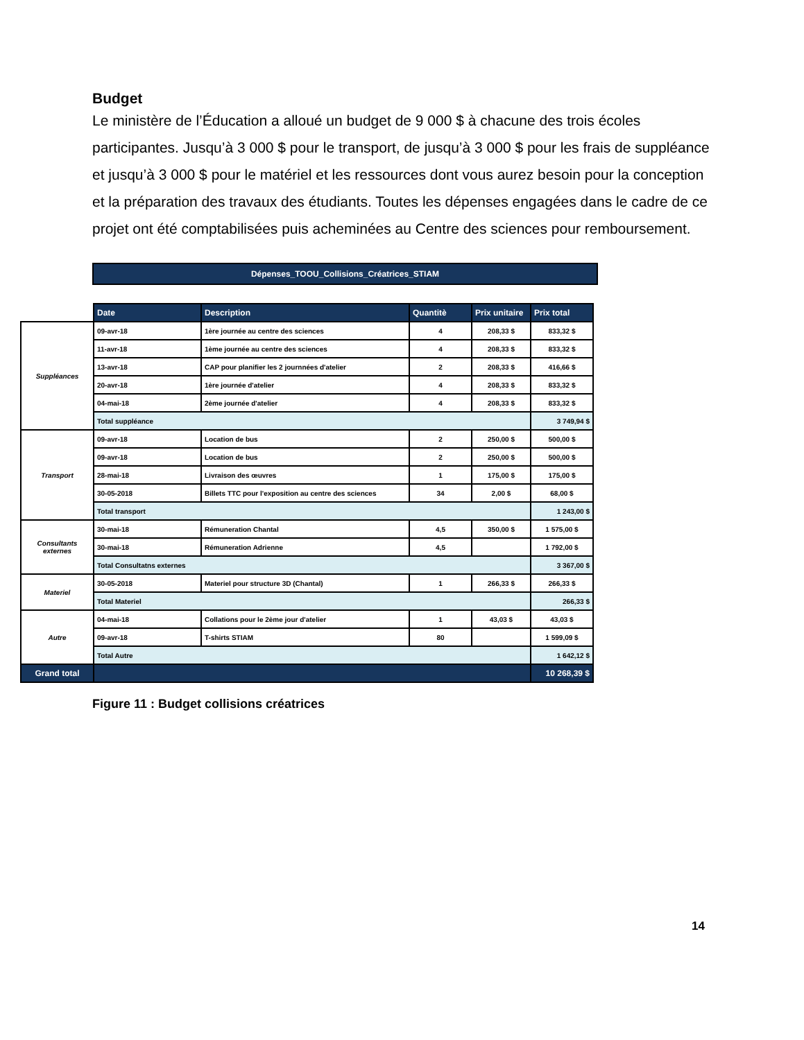Budget
Le ministère de l’Éducation a alloué un budget de 9 000 $ à chacune des trois écoles participantes. Jusqu’à 3 000 $ pour le transport, de jusqu’à 3 000 $ pour les frais de suppléance et jusqu’à 3 000 $ pour le matériel et les ressources dont vous aurez besoin pour la conception et la préparation des travaux des étudiants. Toutes les dépenses engagées dans le cadre de ce projet ont été comptabilisées puis acheminées au Centre des sciences pour remboursement.
Dépenses_TOOU_Collisions_Créatrices_STIAM
| | Date | Description | Quantitè | Prix unitaire | Prix total |
| Suppléances | 09-avr-18 | 1ère journée au centre des sciences | 4 | 208,33 $ | 833,32 $ |
| | 11-avr-18 | 1ème journée au centre des sciences | 4 | 208,33 $ | 833,32 $ |
| | 13-avr-18 | CAP pour planifier les 2 journnées d'atelier | 2 | 208,33 $ | 416,66 $ |
| | 20-avr-18 | 1ère journée d'atelier | 4 | 208,33 $ | 833,32 $ |
| | 04-mai-18 | 2ème journée d'atelier | 4 | 208,33 $ | 833,32 $ |
| | Total suppléance | | | | 3 749,94 $ |
| Transport | 09-avr-18 | Location de bus | 2 | 250,00 $ | 500,00 $ |
| | 09-avr-18 | Location de bus | 2 | 250,00 $ | 500,00 $ |
| | 28-mai-18 | Livraison des œuvres | 1 | 175,00 $ | 175,00 $ |
| | 30-05-2018 | Billets TTC pour l'exposition au centre des sciences | 34 | 2,00 $ | 68,00 $ |
| | Total transport | | | | 1 243,00 $ |
| Consultants externes | 30-mai-18 | Rémuneration Chantal | 4,5 | 350,00 $ | 1 575,00 $ |
| | 30-mai-18 | Rémuneration Adrienne | 4,5 | | 1 792,00 $ |
| | Total Consultatns externes | | | | 3 367,00 $ |
| Materiel | 30-05-2018 | Materiel pour structure 3D (Chantal) | 1 | 266,33 $ | 266,33 $ |
| | Total Materiel | | | | 266,33 $ |
| Autre | 04-mai-18 | Collations pour le 2ème jour d'atelier | 1 | 43,03 $ | 43,03 $ |
| | 09-avr-18 | T-shirts STIAM | 80 | | 1 599,09 $ |
| | Total Autre | | | | 1 642,12 $ |
| Grand total | | | | | 10 268,39 $ |
Figure 11 : Budget collisions créatrices
14